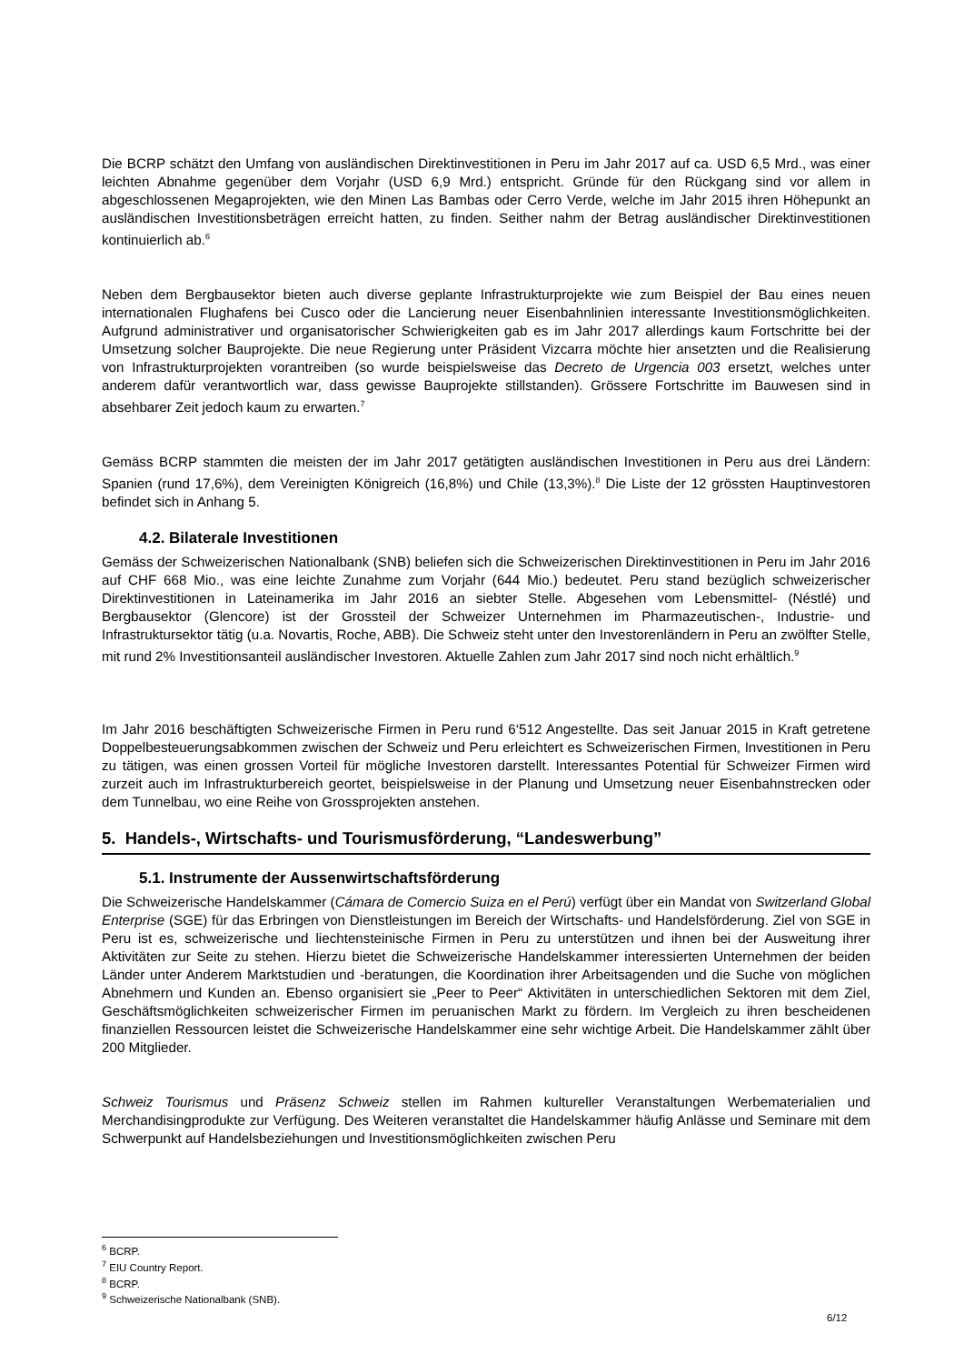Die BCRP schätzt den Umfang von ausländischen Direktinvestitionen in Peru im Jahr 2017 auf ca. USD 6,5 Mrd., was einer leichten Abnahme gegenüber dem Vorjahr (USD 6,9 Mrd.) entspricht. Gründe für den Rückgang sind vor allem in abgeschlossenen Megaprojekten, wie den Minen Las Bambas oder Cerro Verde, welche im Jahr 2015 ihren Höhepunkt an ausländischen Investitionsbeträgen erreicht hatten, zu finden. Seither nahm der Betrag ausländischer Direktinvestitionen kontinuierlich ab.<sup>6</sup>
Neben dem Bergbausektor bieten auch diverse geplante Infrastrukturprojekte wie zum Beispiel der Bau eines neuen internationalen Flughafens bei Cusco oder die Lancierung neuer Eisenbahnlinien interessante Investitionsmöglichkeiten. Aufgrund administrativer und organisatorischer Schwierigkeiten gab es im Jahr 2017 allerdings kaum Fortschritte bei der Umsetzung solcher Bauprojekte. Die neue Regierung unter Präsident Vizcarra möchte hier ansetzten und die Realisierung von Infrastrukturprojekten vorantreiben (so wurde beispielsweise das Decreto de Urgencia 003 ersetzt, welches unter anderem dafür verantwortlich war, dass gewisse Bauprojekte stillstanden). Grössere Fortschritte im Bauwesen sind in absehbarer Zeit jedoch kaum zu erwarten.<sup>7</sup>
Gemäss BCRP stammten die meisten der im Jahr 2017 getätigten ausländischen Investitionen in Peru aus drei Ländern: Spanien (rund 17,6%), dem Vereinigten Königreich (16,8%) und Chile (13,3%).<sup>8</sup> Die Liste der 12 grössten Hauptinvestoren befindet sich in Anhang 5.
4.2. Bilaterale Investitionen
Gemäss der Schweizerischen Nationalbank (SNB) beliefen sich die Schweizerischen Direktinvestitionen in Peru im Jahr 2016 auf CHF 668 Mio., was eine leichte Zunahme zum Vorjahr (644 Mio.) bedeutet. Peru stand bezüglich schweizerischer Direktinvestitionen in Lateinamerika im Jahr 2016 an siebter Stelle. Abgesehen vom Lebensmittel- (Néstlé) und Bergbausektor (Glencore) ist der Grossteil der Schweizer Unternehmen im Pharmazeutischen-, Industrie- und Infrastruktursektor tätig (u.a. Novartis, Roche, ABB). Die Schweiz steht unter den Investorenländern in Peru an zwölfter Stelle, mit rund 2% Investitionsanteil ausländischer Investoren. Aktuelle Zahlen zum Jahr 2017 sind noch nicht erhältlich.<sup>9</sup>
Im Jahr 2016 beschäftigten Schweizerische Firmen in Peru rund 6‘512 Angestellte. Das seit Januar 2015 in Kraft getretene Doppelbesteuerungsabkommen zwischen der Schweiz und Peru erleichtert es Schweizerischen Firmen, Investitionen in Peru zu tätigen, was einen grossen Vorteil für mögliche Investoren darstellt. Interessantes Potential für Schweizer Firmen wird zurzeit auch im Infrastrukturbereich geortet, beispielsweise in der Planung und Umsetzung neuer Eisenbahnstrecken oder dem Tunnelbau, wo eine Reihe von Grossprojekten anstehen.
5. Handels-, Wirtschafts- und Tourismusförderung, “Landeswerbung”
5.1. Instrumente der Aussenwirtschaftsförderung
Die Schweizerische Handelskammer (Cámara de Comercio Suiza en el Perú) verfügt über ein Mandat von Switzerland Global Enterprise (SGE) für das Erbringen von Dienstleistungen im Bereich der Wirtschafts- und Handelsförderung. Ziel von SGE in Peru ist es, schweizerische und liechtensteinische Firmen in Peru zu unterstützen und ihnen bei der Ausweitung ihrer Aktivitäten zur Seite zu stehen. Hierzu bietet die Schweizerische Handelskammer interessierten Unternehmen der beiden Länder unter Anderem Marktstudien und -beratungen, die Koordination ihrer Arbeitsagenden und die Suche von möglichen Abnehmern und Kunden an. Ebenso organisiert sie „Peer to Peer“ Aktivitäten in unterschiedlichen Sektoren mit dem Ziel, Geschäftsmöglichkeiten schweizerischer Firmen im peruanischen Markt zu fördern. Im Vergleich zu ihren bescheidenen finanziellen Ressourcen leistet die Schweizerische Handelskammer eine sehr wichtige Arbeit. Die Handelskammer zählt über 200 Mitglieder.
Schweiz Tourismus und Präsenz Schweiz stellen im Rahmen kultureller Veranstaltungen Werbematerialien und Merchandisingprodukte zur Verfügung. Des Weiteren veranstaltet die Handelskammer häufig Anlässe und Seminare mit dem Schwerpunkt auf Handelsbeziehungen und Investitionsmöglichkeiten zwischen Peru
<sup>6</sup> BCRP.
<sup>7</sup> EIU Country Report.
<sup>8</sup> BCRP.
<sup>9</sup> Schweizerische Nationalbank (SNB).
6/12